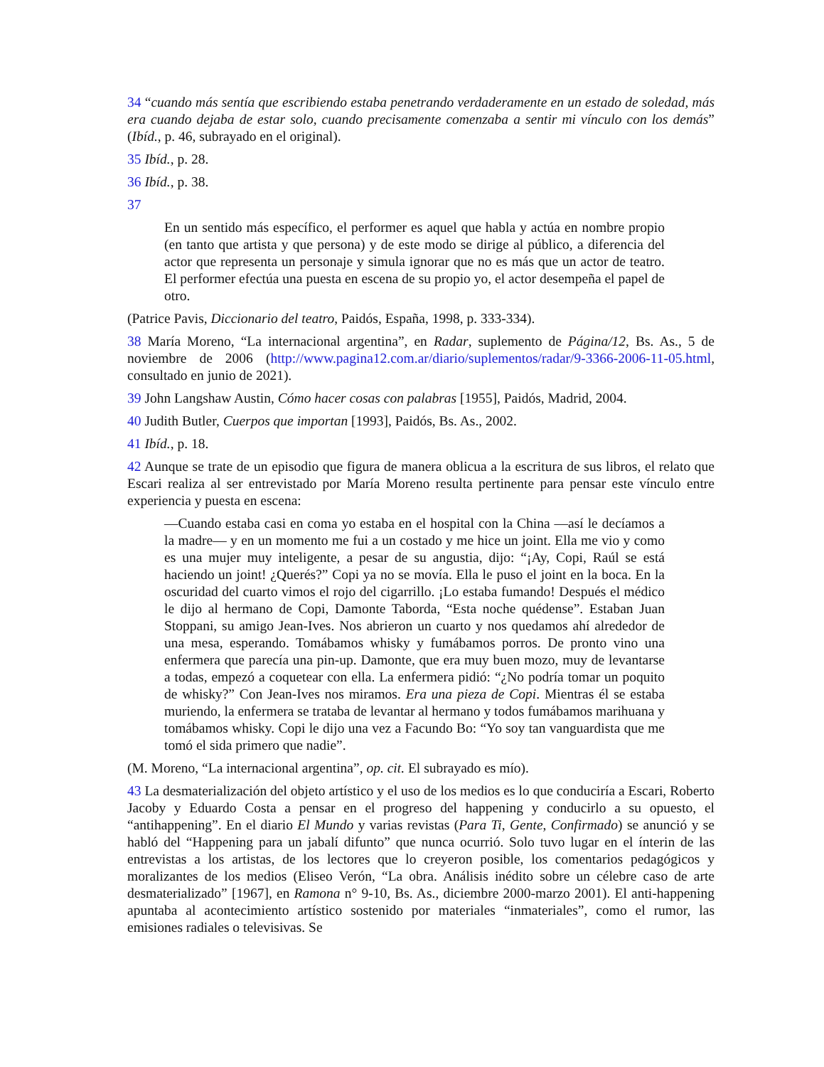34 “cuando más sentía que escribiendo estaba penetrando verdaderamente en un estado de soledad, más era cuando dejaba de estar solo, cuando precisamente comenzaba a sentir mi vínculo con los demás” (Ibíd., p. 46, subrayado en el original).
35 Ibíd., p. 28.
36 Ibíd., p. 38.
37
En un sentido más específico, el performer es aquel que habla y actúa en nombre propio (en tanto que artista y que persona) y de este modo se dirige al público, a diferencia del actor que representa un personaje y simula ignorar que no es más que un actor de teatro. El performer efectúa una puesta en escena de su propio yo, el actor desempeña el papel de otro.
(Patrice Pavis, Diccionario del teatro, Paidós, España, 1998, p. 333-334).
38 María Moreno, “La internacional argentina”, en Radar, suplemento de Página/12, Bs. As., 5 de noviembre de 2006 (http://www.pagina12.com.ar/diario/suplementos/radar/9-3366-2006-11-05.html, consultado en junio de 2021).
39 John Langshaw Austin, Cómo hacer cosas con palabras [1955], Paidós, Madrid, 2004.
40 Judith Butler, Cuerpos que importan [1993], Paidós, Bs. As., 2002.
41 Ibíd., p. 18.
42 Aunque se trate de un episodio que figura de manera oblicua a la escritura de sus libros, el relato que Escari realiza al ser entrevistado por María Moreno resulta pertinente para pensar este vínculo entre experiencia y puesta en escena:
—Cuando estaba casi en coma yo estaba en el hospital con la China —así le decíamos a la madre— y en un momento me fui a un costado y me hice un joint. Ella me vio y como es una mujer muy inteligente, a pesar de su angustia, dijo: “¡Ay, Copi, Raúl se está haciendo un joint! ¿Querés?” Copi ya no se movía. Ella le puso el joint en la boca. En la oscuridad del cuarto vimos el rojo del cigarrillo. ¡Lo estaba fumando! Después el médico le dijo al hermano de Copi, Damonte Taborda, “Esta noche quédense”. Estaban Juan Stoppani, su amigo Jean-Ives. Nos abrieron un cuarto y nos quedamos ahí alrededor de una mesa, esperando. Tomábamos whisky y fumábamos porros. De pronto vino una enfermera que parecía una pin-up. Damonte, que era muy buen mozo, muy de levantarse a todas, empezó a coquetear con ella. La enfermera pidió: “¿No podría tomar un poquito de whisky?” Con Jean-Ives nos miramos. Era una pieza de Copi. Mientras él se estaba muriendo, la enfermera se trataba de levantar al hermano y todos fumábamos marihuana y tomábamos whisky. Copi le dijo una vez a Facundo Bo: “Yo soy tan vanguardista que me tomó el sida primero que nadie”.
(M. Moreno, “La internacional argentina”, op. cit. El subrayado es mío).
43 La desmaterialización del objeto artístico y el uso de los medios es lo que conduciría a Escari, Roberto Jacoby y Eduardo Costa a pensar en el progreso del happening y conducirlo a su opuesto, el “antihappening”. En el diario El Mundo y varias revistas (Para Ti, Gente, Confirmado) se anunció y se habló del “Happening para un jabalí difunto” que nunca ocurrió. Solo tuvo lugar en el ínterin de las entrevistas a los artistas, de los lectores que lo creyeron posible, los comentarios pedagógicos y moralizantes de los medios (Eliseo Verón, “La obra. Análisis inédito sobre un célebre caso de arte desmaterializado” [1967], en Ramona n° 9-10, Bs. As., diciembre 2000-marzo 2001). El anti-happening apuntaba al acontecimiento artístico sostenido por materiales “inmateriales”, como el rumor, las emisiones radiales o televisivas. Se